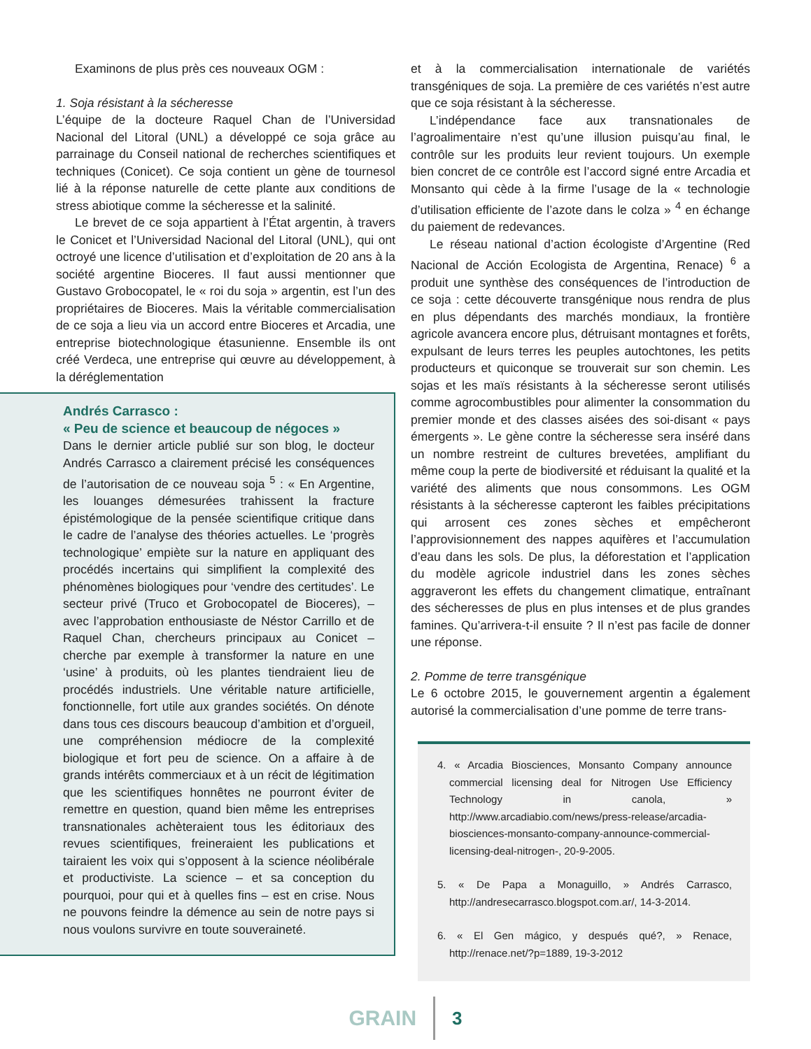Examinons de plus près ces nouveaux OGM :
1. Soja résistant à la sécheresse
L’équipe de la docteure Raquel Chan de l’Universidad Nacional del Litoral (UNL) a développé ce soja grâce au parrainage du Conseil national de recherches scientifiques et techniques (Conicet). Ce soja contient un gène de tournesol lié à la réponse naturelle de cette plante aux conditions de stress abiotique comme la sécheresse et la salinité.
Le brevet de ce soja appartient à l’État argentin, à travers le Conicet et l’Universidad Nacional del Litoral (UNL), qui ont octroyé une licence d’utilisation et d’exploitation de 20 ans à la société argentine Bioceres. Il faut aussi mentionner que Gustavo Grobocopatel, le « roi du soja » argentin, est l’un des propriétaires de Bioceres. Mais la véritable commercialisation de ce soja a lieu via un accord entre Bioceres et Arcadia, une entreprise biotechnologique étasunienne. Ensemble ils ont créé Verdeca, une entreprise qui œuvre au développement, à la déréglementation
Andrés Carrasco :
« Peu de science et beaucoup de négoces »
Dans le dernier article publié sur son blog, le docteur Andrés Carrasco a clairement précisé les conséquences de l’autorisation de ce nouveau soja <sup>5</sup> : « En Argentine, les louanges démesurées trahissent la fracture épistémologique de la pensée scientifique critique dans le cadre de l’analyse des théories actuelles. Le ‘progrès technologique’ empiète sur la nature en appliquant des procédés incertains qui simplifient la complexité des phénomènes biologiques pour ‘vendre des certitudes’. Le secteur privé (Truco et Grobocopatel de Bioceres), – avec l’approbation enthousiaste de Néstor Carrillo et de Raquel Chan, chercheurs principaux au Conicet – cherche par exemple à transformer la nature en une ‘usine’ à produits, où les plantes tiendraient lieu de procédés industriels. Une véritable nature artificielle, fonctionnelle, fort utile aux grandes sociétés. On dénote dans tous ces discours beaucoup d’ambition et d’orgueil, une compréhension médiocre de la complexité biologique et fort peu de science. On a affaire à de grands intérêts commerciaux et à un récit de légitimation que les scientifiques honnêtes ne pourront éviter de remettre en question, quand bien même les entreprises transnationales achèteraient tous les éditoriaux des revues scientifiques, freineraient les publications et tairaient les voix qui s’opposent à la science néolibérale et productiviste. La science – et sa conception du pourquoi, pour qui et à quelles fins – est en crise. Nous ne pouvons feindre la démence au sein de notre pays si nous voulons survivre en toute souveraineté.
et à la commercialisation internationale de variétés transgéniques de soja. La première de ces variétés n’est autre que ce soja résistant à la sécheresse.
L’indépendance face aux transnationales de l’agroalimentaire n’est qu’une illusion puisqu’au final, le contrôle sur les produits leur revient toujours. Un exemple bien concret de ce contrôle est l’accord signé entre Arcadia et Monsanto qui cède à la firme l’usage de la « technologie d’utilisation efficiente de l’azote dans le colza » <sup>4</sup> en échange du paiement de redevances.
Le réseau national d’action écologiste d’Argentine (Red Nacional de Acción Ecologista de Argentina, Renace) <sup>6</sup> a produit une synthèse des conséquences de l’introduction de ce soja : cette découverte transgénique nous rendra de plus en plus dépendants des marchés mondiaux, la frontière agricole avancera encore plus, détruisant montagnes et forêts, expulsant de leurs terres les peuples autochtones, les petits producteurs et quiconque se trouverait sur son chemin. Les sojas et les maïs résistants à la sécheresse seront utilisés comme agrocombustibles pour alimenter la consommation du premier monde et des classes aisées des soi-disant « pays émergents ». Le gène contre la sécheresse sera inséré dans un nombre restreint de cultures brevetées, amplifiant du même coup la perte de biodiversité et réduisant la qualité et la variété des aliments que nous consommons. Les OGM résistants à la sécheresse capteront les faibles précipitations qui arrosent ces zones sèches et empêcheront l’approvisionnement des nappes aquifères et l’accumulation d’eau dans les sols. De plus, la déforestation et l’application du modèle agricole industriel dans les zones sèches aggraveront les effets du changement climatique, entraînant des sécheresses de plus en plus intenses et de plus grandes famines. Qu’arrivera-t-il ensuite ? Il n’est pas facile de donner une réponse.
2. Pomme de terre transgénique
Le 6 octobre 2015, le gouvernement argentin a également autorisé la commercialisation d’une pomme de terre trans-
4. « Arcadia Biosciences, Monsanto Company announce commercial licensing deal for Nitrogen Use Efficiency Technology in canola, » http://www.arcadiabio.com/news/press-release/arcadia-biosciences-monsanto-company-announce-commercial-licensing-deal-nitrogen-, 20-9-2005.
5. « De Papa a Monaguillo, » Andrés Carrasco, http://andresecarrasco.blogspot.com.ar/, 14-3-2014.
6. « El Gen mágico, y después qué?, » Renace, http://renace.net/?p=1889, 19-3-2012
GRAIN 3